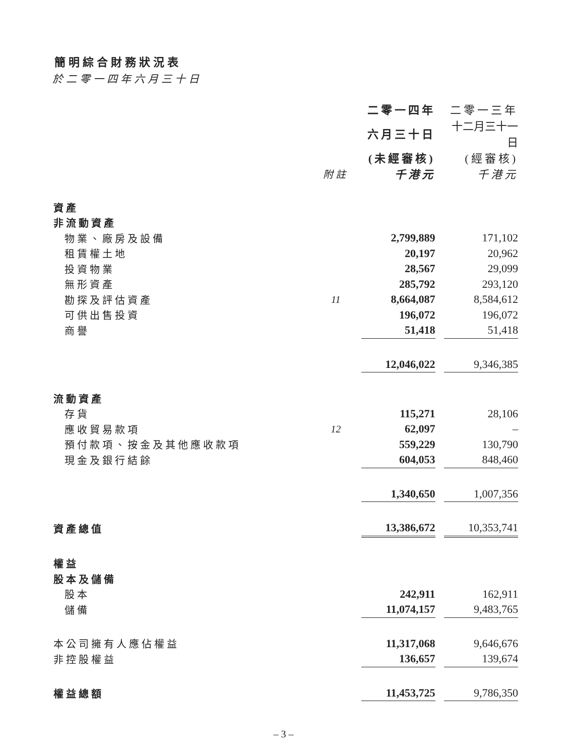簡明綜合財務狀況表
於二零一四年六月三十日
| | | | 二零一四年 | | 二零一三年 |
| --- | --- | --- | --- | --- | --- |
| | | | 六月三十日 | | 十二月三十一日 |
| | | | (未經審核) | | (經審核) |
| | 附註 | | 千港元 | | 千港元 |
| 資產 | | | | | |
| 非流動資產 | | | | | |
| 物業、廠房及設備 | | | 2,799,889 | | 171,102 |
| 租賃權土地 | | | 20,197 | | 20,962 |
| 投資物業 | | | 28,567 | | 29,099 |
| 無形資產 | | | 285,792 | | 293,120 |
| 勘探及評估資產 | 11 | | 8,664,087 | | 8,584,612 |
| 可供出售投資 | | | 196,072 | | 196,072 |
| 商譽 | | | 51,418 | | 51,418 |
| | | | 12,046,022 | | 9,346,385 |
| 流動資產 | | | | | |
| 存貨 | | | 115,271 | | 28,106 |
| 應收貿易款項 | 12 | | 62,097 | | – |
| 預付款項、按金及其他應收款項 | | | 559,229 | | 130,790 |
| 現金及銀行結餘 | | | 604,053 | | 848,460 |
| | | | 1,340,650 | | 1,007,356 |
| 資產總值 | | | 13,386,672 | | 10,353,741 |
| 權益 | | | | | |
| 股本及儲備 | | | | | |
| 股本 | | | 242,911 | | 162,911 |
| 儲備 | | | 11,074,157 | | 9,483,765 |
| 本公司擁有人應佔權益 | | | 11,317,068 | | 9,646,676 |
| 非控股權益 | | | 136,657 | | 139,674 |
| 權益總額 | | | 11,453,725 | | 9,786,350 |
– 3 –